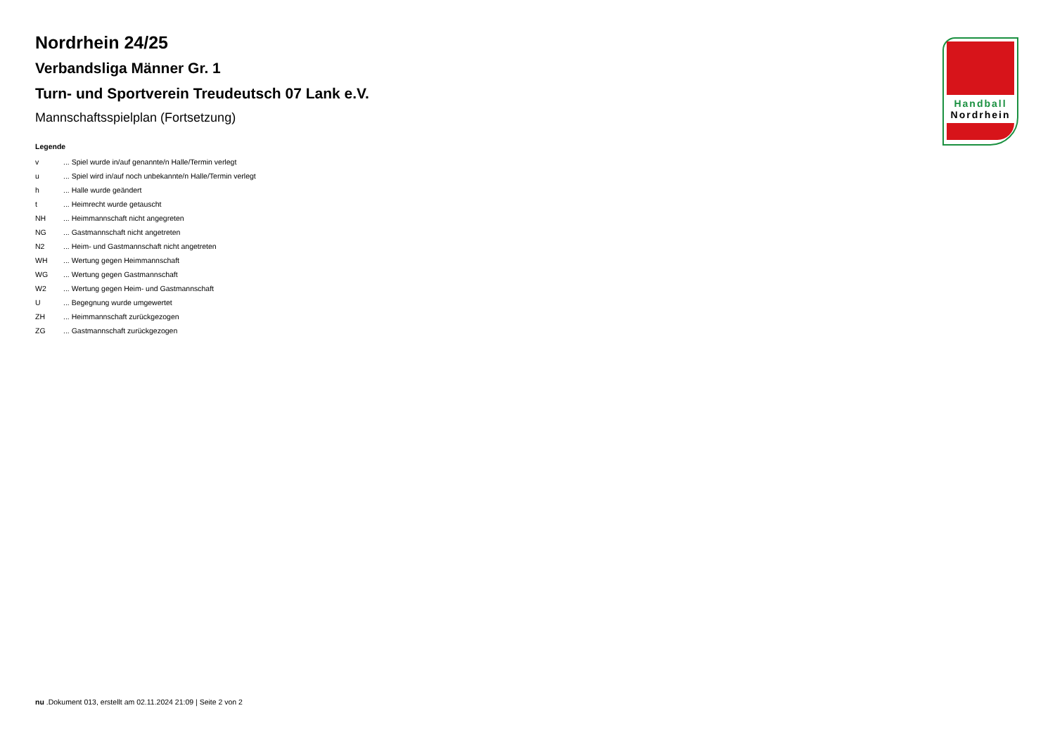Handball
Nordrhein
Nordrhein 24/25
Verbandsliga Männer Gr. 1
Turn- und Sportverein Treudeutsch 07 Lank e.V.
Mannschaftsspielplan (Fortsetzung)
Legende
| v | ... Spiel wurde in/auf genannte/n Halle/Termin verlegt |
| u | ... Spiel wird in/auf noch unbekannte/n Halle/Termin verlegt |
| h | ... Halle wurde geändert |
| t | ... Heimrecht wurde getauscht |
| NH | ... Heimmannschaft nicht angegreten |
| NG | ... Gastmannschaft nicht angetreten |
| N2 | ... Heim- und Gastmannschaft nicht angetreten |
| WH | ... Wertung gegen Heimmannschaft |
| WG | ... Wertung gegen Gastmannschaft |
| W2 | ... Wertung gegen Heim- und Gastmannschaft |
| U | ... Begegnung wurde umgewertet |
| ZH | ... Heimmannschaft zurückgezogen |
| ZG | ... Gastmannschaft zurückgezogen |
nu .Dokument 013, erstellt am 02.11.2024 21:09 | Seite 2 von 2